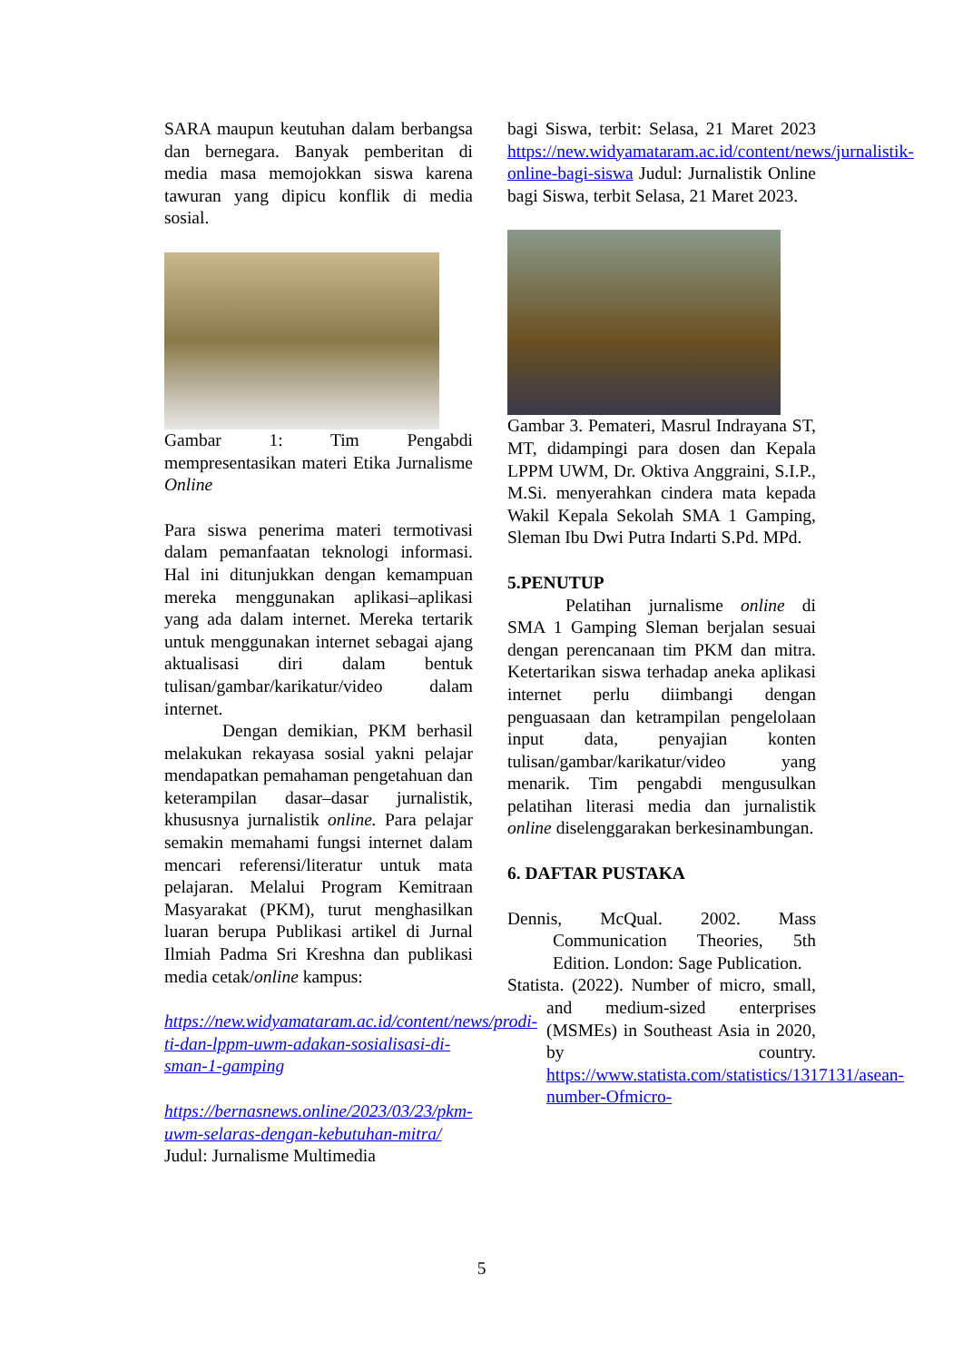SARA maupun keutuhan dalam berbangsa dan bernegara. Banyak pemberitan di media masa memojokkan siswa karena tawuran yang dipicu konflik di media sosial.
Gambar 1: Tim Pengabdi mempresentasikan materi Etika Jurnalisme Online
Para siswa penerima materi termotivasi dalam pemanfaatan teknologi informasi. Hal ini ditunjukkan dengan kemampuan mereka menggunakan aplikasi–aplikasi yang ada dalam internet. Mereka tertarik untuk menggunakan internet sebagai ajang aktualisasi diri dalam bentuk tulisan/gambar/karikatur/video dalam internet.
Dengan demikian, PKM berhasil melakukan rekayasa sosial yakni pelajar mendapatkan pemahaman pengetahuan dan keterampilan dasar–dasar jurnalistik, khususnya jurnalistik online. Para pelajar semakin memahami fungsi internet dalam mencari referensi/literatur untuk mata pelajaran. Melalui Program Kemitraan Masyarakat (PKM), turut menghasilkan luaran berupa Publikasi artikel di Jurnal Ilmiah Padma Sri Kreshna dan publikasi media cetak/online kampus:
https://new.widyamataram.ac.id/content/news/prodi-ti-dan-lppm-uwm-adakan-sosialisasi-di-sman-1-gamping
https://bernasnews.online/2023/03/23/pkm-uwm-selaras-dengan-kebutuhan-mitra/ Judul: Jurnalisme Multimedia
bagi Siswa, terbit: Selasa, 21 Maret 2023 https://new.widyamataram.ac.id/content/news/jurnalistik-online-bagi-siswa Judul: Jurnalistik Online bagi Siswa, terbit Selasa, 21 Maret 2023.
Gambar 3. Pemateri, Masrul Indrayana ST, MT, didampingi para dosen dan Kepala LPPM UWM, Dr. Oktiva Anggraini, S.I.P., M.Si. menyerahkan cindera mata kepada Wakil Kepala Sekolah SMA 1 Gamping, Sleman Ibu Dwi Putra Indarti S.Pd. MPd.
5.PENUTUP
Pelatihan jurnalisme online di SMA 1 Gamping Sleman berjalan sesuai dengan perencanaan tim PKM dan mitra. Ketertarikan siswa terhadap aneka aplikasi internet perlu diimbangi dengan penguasaan dan ketrampilan pengelolaan input data, penyajian konten tulisan/gambar/karikatur/video yang menarik. Tim pengabdi mengusulkan pelatihan literasi media dan jurnalistik online diselenggarakan berkesinambungan.
6. DAFTAR PUSTAKA
Dennis, McQual. 2002. Mass Communication Theories, 5th Edition. London: Sage Publication.
Statista. (2022). Number of micro, small, and medium-sized enterprises (MSMEs) in Southeast Asia in 2020, by country. https://www.statista.com/statistics/1317131/asean-number-Ofmicro-
5